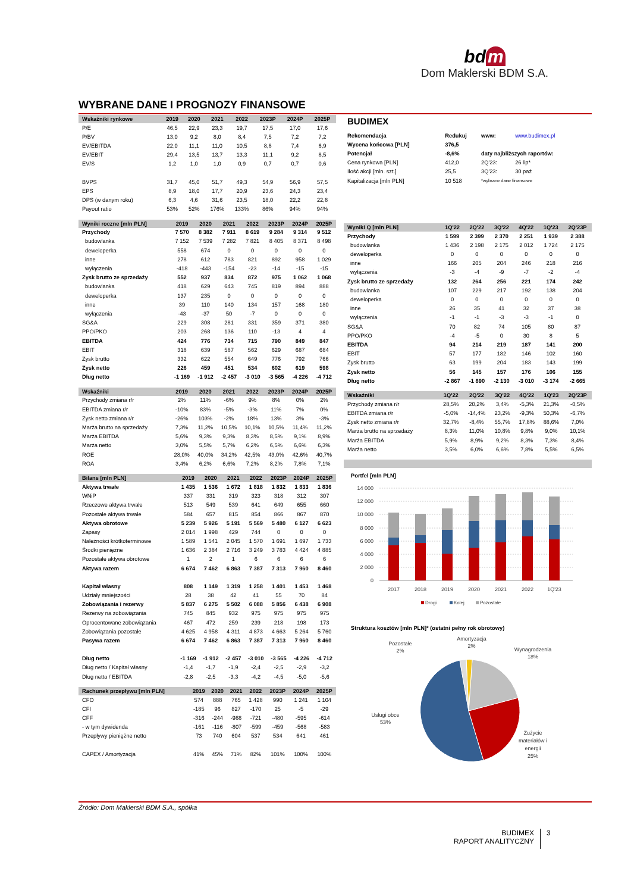bd m
Dom Maklerski BDM S.A.
WYBRANE DANE I PROGNOZY FINANSOWE
| Wskaźniki rynkowe | 2019 | 2020 | 2021 | 2022 | 2023P | 2024P | 2025P |
| --- | --- | --- | --- | --- | --- | --- | --- |
| P/E | 46,5 | 22,9 | 23,3 | 19,7 | 17,5 | 17,0 | 17,6 |
| P/BV | 13,0 | 9,2 | 8,0 | 8,4 | 7,5 | 7,2 | 7,2 |
| EV/EBITDA | 22,0 | 11,1 | 11,0 | 10,5 | 8,8 | 7,4 | 6,9 |
| EV/EBIT | 29,4 | 13,5 | 13,7 | 13,3 | 11,1 | 9,2 | 8,5 |
| EV/S | 1,2 | 1,0 | 1,0 | 0,9 | 0,7 | 0,7 | 0,6 |
| BVPS | 31,7 | 45,0 | 51,7 | 49,3 | 54,9 | 56,9 | 57,5 |
| EPS | 8,9 | 18,0 | 17,7 | 20,9 | 23,6 | 24,3 | 23,4 |
| DPS (w danym roku) | 6,3 | 4,6 | 31,6 | 23,5 | 18,0 | 22,2 | 22,8 |
| Payout ratio | 53% | 52% | 176% | 133% | 86% | 94% | 94% |
| Wyniki roczne [mln PLN] | 2019 | 2020 | 2021 | 2022 | 2023P | 2024P | 2025P |
| --- | --- | --- | --- | --- | --- | --- | --- |
| Przychody | 7 570 | 8 382 | 7 911 | 8 619 | 9 284 | 9 314 | 9 512 |
| budowlanka | 7 152 | 7 539 | 7 282 | 7 821 | 8 405 | 8 371 | 8 498 |
| deweloperka | 558 | 674 | 0 | 0 | 0 | 0 | 0 |
| inne | 278 | 612 | 783 | 821 | 892 | 958 | 1 029 |
| wyłączenia | -418 | -443 | -154 | -23 | -14 | -15 | -15 |
| Zysk brutto ze sprzedaży | 552 | 937 | 834 | 872 | 975 | 1 062 | 1 068 |
| budowlanka | 418 | 629 | 643 | 745 | 819 | 894 | 888 |
| deweloperka | 137 | 235 | 0 | 0 | 0 | 0 | 0 |
| inne | 39 | 110 | 140 | 134 | 157 | 168 | 180 |
| wyłączenia | -43 | -37 | 50 | -7 | 0 | 0 | 0 |
| SG&A | 229 | 308 | 281 | 331 | 359 | 371 | 380 |
| PPO/PKO | 203 | 268 | 136 | 110 | -13 | 4 | 4 |
| EBITDA | 424 | 776 | 734 | 715 | 790 | 849 | 847 |
| EBIT | 318 | 639 | 587 | 562 | 629 | 687 | 684 |
| Zysk brutto | 332 | 622 | 554 | 649 | 776 | 792 | 766 |
| Zysk netto | 226 | 459 | 451 | 534 | 602 | 619 | 598 |
| Dług netto | -1 169 | -1 912 | -2 457 | -3 010 | -3 565 | -4 226 | -4 712 |
| Wskaźniki | 2019 | 2020 | 2021 | 2022 | 2023P | 2024P | 2025P |
| --- | --- | --- | --- | --- | --- | --- | --- |
| Przychody zmiana r/r | 2% | 11% | -6% | 9% | 8% | 0% | 2% |
| EBITDA zmiana r/r | -10% | 83% | -5% | -3% | 11% | 7% | 0% |
| Zysk netto zmiana r/r | -26% | 103% | -2% | 18% | 13% | 3% | -3% |
| Marża brutto na sprzedaży | 7,3% | 11,2% | 10,5% | 10,1% | 10,5% | 11,4% | 11,2% |
| Marża EBITDA | 5,6% | 9,3% | 9,3% | 8,3% | 8,5% | 9,1% | 8,9% |
| Marża netto | 3,0% | 5,5% | 5,7% | 6,2% | 6,5% | 6,6% | 6,3% |
| ROE | 28,0% | 40,0% | 34,2% | 42,5% | 43,0% | 42,6% | 40,7% |
| ROA | 3,4% | 6,2% | 6,6% | 7,2% | 8,2% | 7,8% | 7,1% |
| Bilans [mln PLN] | 2019 | 2020 | 2021 | 2022 | 2023P | 2024P | 2025P |
| --- | --- | --- | --- | --- | --- | --- | --- |
| Aktywa trwałe | 1 435 | 1 536 | 1 672 | 1 818 | 1 832 | 1 833 | 1 836 |
| WNiP | 337 | 331 | 319 | 323 | 318 | 312 | 307 |
| Rzeczowe aktywa trwałe | 513 | 549 | 539 | 641 | 649 | 655 | 660 |
| Pozostałe aktywa trwałe | 584 | 657 | 815 | 854 | 866 | 867 | 870 |
| Aktywa obrotowe | 5 239 | 5 926 | 5 191 | 5 569 | 5 480 | 6 127 | 6 623 |
| Zapasy | 2 014 | 1 998 | 429 | 744 | 0 | 0 | 0 |
| Należności krótkoterminowe | 1 589 | 1 541 | 2 045 | 1 570 | 1 691 | 1 697 | 1 733 |
| Środki pieniężne | 1 636 | 2 384 | 2 716 | 3 249 | 3 783 | 4 424 | 4 885 |
| Pozostałe aktywa obrotowe | 1 | 2 | 1 | 6 | 6 | 6 | 6 |
| Aktywa razem | 6 674 | 7 462 | 6 863 | 7 387 | 7 313 | 7 960 | 8 460 |
| Kapitał własny | 808 | 1 149 | 1 319 | 1 258 | 1 401 | 1 453 | 1 468 |
| Udziały mniejszości | 28 | 38 | 42 | 41 | 55 | 70 | 84 |
| Zobowiązania i rezerwy | 5 837 | 6 275 | 5 502 | 6 088 | 5 856 | 6 438 | 6 908 |
| Rezerwy na zobowiązania | 745 | 845 | 932 | 975 | 975 | 975 | 975 |
| Oprocentowane zobowiązania | 467 | 472 | 259 | 239 | 218 | 198 | 173 |
| Zobowiązania pozostałe | 4 625 | 4 958 | 4 311 | 4 873 | 4 663 | 5 264 | 5 760 |
| Pasywa razem | 6 674 | 7 462 | 6 863 | 7 387 | 7 313 | 7 960 | 8 460 |
| Dług netto | -1 169 | -1 912 | -2 457 | -3 010 | -3 565 | -4 226 | -4 712 |
| Dług netto / Kapitał własny | -1,4 | -1,7 | -1,9 | -2,4 | -2,5 | -2,9 | -3,2 |
| Dług netto / EBITDA | -2,8 | -2,5 | -3,3 | -4,2 | -4,5 | -5,0 | -5,6 |
| Rachunek przepływu [mln PLN] | 2019 | 2020 | 2021 | 2022 | 2023P | 2024P | 2025P |
| --- | --- | --- | --- | --- | --- | --- | --- |
| CFO | 574 | 888 | 765 | 1 428 | 990 | 1 241 | 1 104 |
| CFI | -185 | 96 | 827 | -170 | 25 | -5 | -29 |
| CFF | -316 | -244 | -988 | -721 | -480 | -595 | -614 |
| - w tym dywidenda | -161 | -116 | -807 | -599 | -459 | -568 | -583 |
| Przepływy pieniężne netto | 73 | 740 | 604 | 537 | 534 | 641 | 461 |
| CAPEX / Amortyzacja | 41% | 45% | 71% | 82% | 101% | 100% | 100% |
BUDIMEX
| Rekomendacja | Redukuj | www: | www.budimex.pl |
| Wycena końcowa [PLN] | 376,5 | | |
| Potencjał | -8,6% | daty najbliższych raportów: | |
| Cena rynkowa [PLN] | 412,0 | 2Q'23: | 26 lip* |
| Ilość akcji [mln. szt.] | 25,5 | 3Q'23: | 30 paź |
| Kapitalizacja [mln PLN] | 10 518 | *wybrane dane finansowe | |
| Wyniki Q [mln PLN] | 1Q'22 | 2Q'22 | 3Q'22 | 4Q'22 | 1Q'23 | 2Q'23P |
| --- | --- | --- | --- | --- | --- | --- |
| Przychody | 1 599 | 2 399 | 2 370 | 2 251 | 1 939 | 2 388 |
| budowlanka | 1 436 | 2 198 | 2 175 | 2 012 | 1 724 | 2 175 |
| deweloperka | 0 | 0 | 0 | 0 | 0 | 0 |
| inne | 166 | 205 | 204 | 246 | 218 | 216 |
| wyłączenia | -3 | -4 | -9 | -7 | -2 | -4 |
| Zysk brutto ze sprzedaży | 132 | 264 | 256 | 221 | 174 | 242 |
| budowlanka | 107 | 229 | 217 | 192 | 138 | 204 |
| deweloperka | 0 | 0 | 0 | 0 | 0 | 0 |
| inne | 26 | 35 | 41 | 32 | 37 | 38 |
| wyłączenia | -1 | -1 | -3 | -3 | -1 | 0 |
| SG&A | 70 | 82 | 74 | 105 | 80 | 87 |
| PPO/PKO | -4 | -5 | 0 | 30 | 8 | 5 |
| EBITDA | 94 | 214 | 219 | 187 | 141 | 200 |
| EBIT | 57 | 177 | 182 | 146 | 102 | 160 |
| Zysk brutto | 63 | 199 | 204 | 183 | 143 | 199 |
| Zysk netto | 56 | 145 | 157 | 176 | 106 | 155 |
| Dług netto | -2 867 | -1 890 | -2 130 | -3 010 | -3 174 | -2 665 |
| Wskaźniki | 1Q'22 | 2Q'22 | 3Q'22 | 4Q'22 | 1Q'23 | 2Q'23P |
| --- | --- | --- | --- | --- | --- | --- |
| Przychody zmiana r/r | 28,5% | 20,2% | 3,4% | -5,3% | 21,3% | -0,5% |
| EBITDA zmiana r/r | -5,0% | -14,4% | 23,2% | -9,3% | 50,3% | -6,7% |
| Zysk netto zmiana r/r | 32,7% | -8,4% | 55,7% | 17,8% | 88,6% | 7,0% |
| Marża brutto na sprzedaży | 8,3% | 11,0% | 10,8% | 9,8% | 9,0% | 10,1% |
| Marża EBITDA | 5,9% | 8,9% | 9,2% | 8,3% | 7,3% | 8,4% |
| Marża netto | 3,5% | 6,0% | 6,6% | 7,8% | 5,5% | 6,5% |
Portfel [mln PLN]
14 000
12 000
10 000
8 000
6 000
4 000
2 000
0
2017
2018
2019
2020
2021
2022
1Q'23
Drogi
Kolej
Pozostałe
Struktura kosztów [mln PLN]* (ostatni pełny rok obrotowy)
Pozostałe
2%
Amortyzacja
2%
Wynagrodzenia
18%
Usługi obce
53%
Zużycie
materiałów i
energii
25%
Źródło: Dom Maklerski BDM S.A., spółka
BUDIMEX
RAPORT ANALITYCZNY
3